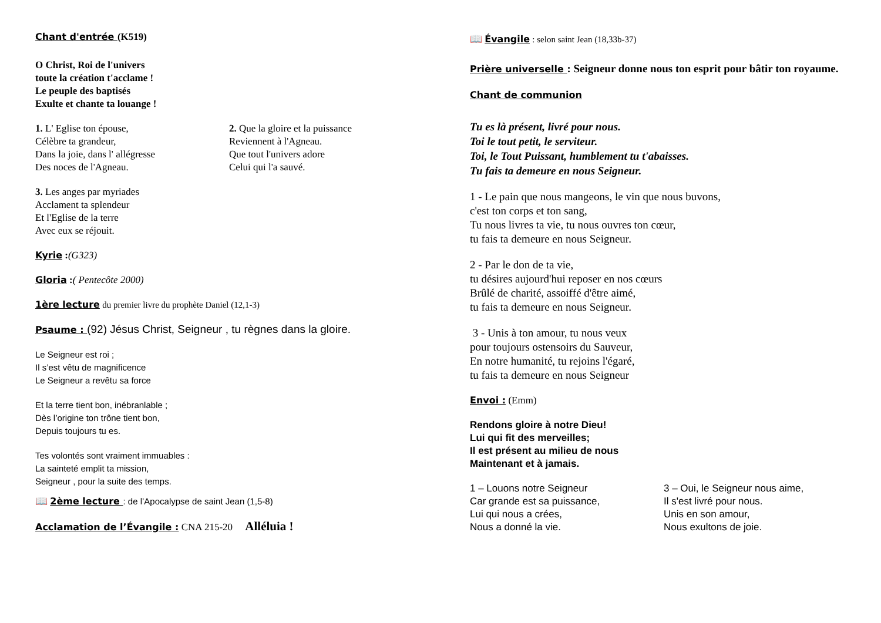Chant d'entrée (K519)
O Christ, Roi de l'univers
toute la création t'acclame !
Le peuple des baptisés
Exulte et chante ta louange !
1. L' Eglise ton épouse,
Célèbre ta grandeur,
Dans la joie, dans l' allégresse
Des noces de l'Agneau.
2. Que la gloire et la puissance
Reviennent à l'Agneau.
Que tout l'univers adore
Celui qui l'a sauvé.
3. Les anges par myriades
Acclament ta splendeur
Et l'Eglise de la terre
Avec eux se réjouit.
Kyrie :(G323)
Gloria :( Pentecôte 2000)
1ère lecture du premier livre du prophète Daniel (12,1-3)
Psaume : (92) Jésus Christ, Seigneur , tu règnes dans la gloire.
Le Seigneur est roi ;
Il s’est vêtu de magnificence
Le Seigneur a revêtu sa force
Et la terre tient bon, inébranlable ;
Dès l’origine ton trône tient bon,
Depuis toujours tu es.
Tes volontés sont vraiment immuables :
La sainteté emplit ta mission,
Seigneur , pour la suite des temps.
📖 2ème lecture : de l’Apocalypse de saint Jean (1,5-8)
Acclamation de l’Évangile : CNA 215-20 Alléluia !
📖 Évangile : selon saint Jean (18,33b-37)
Prière universelle : Seigneur donne nous ton esprit pour bâtir ton royaume.
Chant de communion
Tu es là présent, livré pour nous.
Toi le tout petit, le serviteur.
Toi, le Tout Puissant, humblement tu t'abaisses.
Tu fais ta demeure en nous Seigneur.
1 - Le pain que nous mangeons, le vin que nous buvons,
c'est ton corps et ton sang,
Tu nous livres ta vie, tu nous ouvres ton cœur,
tu fais ta demeure en nous Seigneur.
2 - Par le don de ta vie,
tu désires aujourd'hui reposer en nos cœurs
Brûlé de charité, assoiffé d'être aimé,
tu fais ta demeure en nous Seigneur.
3 - Unis à ton amour, tu nous veux
pour toujours ostensoirs du Sauveur,
En notre humanité, tu rejoins l'égaré,
tu fais ta demeure en nous Seigneur
Envoi : (Emm)
Rendons gloire à notre Dieu!
Lui qui fit des merveilles;
Il est présent au milieu de nous
Maintenant et à jamais.
1 – Louons notre Seigneur
Car grande est sa puissance,
Lui qui nous a crées,
Nous a donné la vie.
3 – Oui, le Seigneur nous aime,
Il s'est livré pour nous.
Unis en son amour,
Nous exultons de joie.